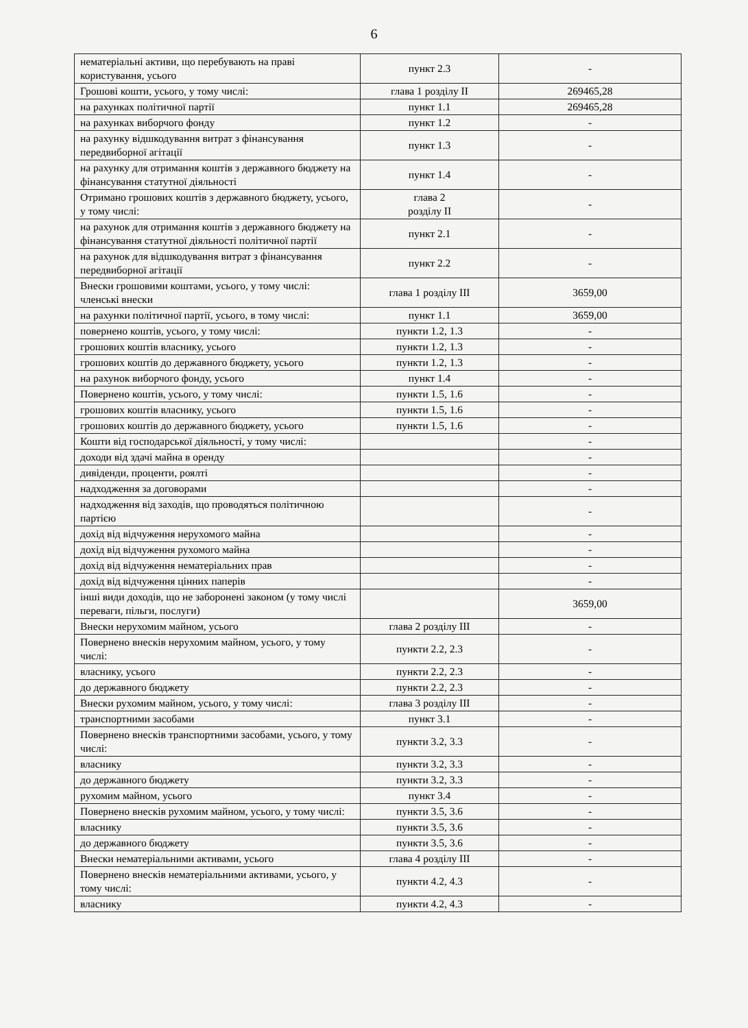6
| нематеріальні активи, що перебувають на праві користування, усього | пункт 2.3 | - |
| Грошові кошти, усього, у тому числі: | глава 1 розділу II | 269465,28 |
| на рахунках політичної партії | пункт 1.1 | 269465,28 |
| на рахунках виборчого фонду | пункт 1.2 | - |
| на рахунку відшкодування витрат з фінансування передвиборної агітації | пункт 1.3 | - |
| на рахунку для отримання коштів з державного бюджету на фінансування статутної діяльності | пункт 1.4 | - |
| Отримано грошових коштів з державного бюджету, усього, у тому числі: | глава 2 розділу II | - |
| на рахунок для отримання коштів з державного бюджету на фінансування статутної діяльності політичної партії | пункт 2.1 | - |
| на рахунок для відшкодування витрат з фінансування передвиборної агітації | пункт 2.2 | - |
| Внески грошовими коштами, усього, у тому числі: членські внески | глава 1 розділу III | 3659,00 |
| на рахунки політичної партії, усього, в тому числі: | пункт 1.1 | 3659,00 |
| повернено коштів, усього, у тому числі: | пункти 1.2, 1.3 | - |
| грошових коштів власнику, усього | пункти 1.2, 1.3 | - |
| грошових коштів до державного бюджету, усього | пункти 1.2, 1.3 | - |
| на рахунок виборчого фонду, усього | пункт 1.4 | - |
| Повернено коштів, усього, у тому числі: | пункти 1.5, 1.6 | - |
| грошових коштів власнику, усього | пункти 1.5, 1.6 | - |
| грошових коштів до державного бюджету, усього | пункти 1.5, 1.6 | - |
| Кошти від господарської діяльності, у тому числі: | | - |
| доходи від здачі майна в оренду | | - |
| дивіденди, проценти, роялті | | - |
| надходження за договорами | | - |
| надходження від заходів, що проводяться політичною партією | | - |
| дохід від відчуження нерухомого майна | | - |
| дохід від відчуження рухомого майна | | - |
| дохід від відчуження нематеріальних прав | | - |
| дохід від відчуження цінних паперів | | - |
| інші види доходів, що не заборонені законом (у тому числі переваги, пільги, послуги) | | 3659,00 |
| Внески нерухомим майном, усього | глава 2 розділу III | - |
| Повернено внесків нерухомим майном, усього, у тому числі: | пункти 2.2, 2.3 | - |
| власнику, усього | пункти 2.2, 2.3 | - |
| до державного бюджету | пункти 2.2, 2.3 | - |
| Внески рухомим майном, усього, у тому числі: | глава 3 розділу III | - |
| транспортними засобами | пункт 3.1 | - |
| Повернено внесків транспортними засобами, усього, у тому числі: | пункти 3.2, 3.3 | - |
| власнику | пункти 3.2, 3.3 | - |
| до державного бюджету | пункти 3.2, 3.3 | - |
| рухомим майном, усього | пункт 3.4 | - |
| Повернено внесків рухомим майном, усього, у тому числі: | пункти 3.5, 3.6 | - |
| власнику | пункти 3.5, 3.6 | - |
| до державного бюджету | пункти 3.5, 3.6 | - |
| Внески нематеріальними активами, усього | глава 4 розділу III | - |
| Повернено внесків нематеріальними активами, усього, у тому числі: | пункти 4.2, 4.3 | - |
| власнику | пункти 4.2, 4.3 | - |